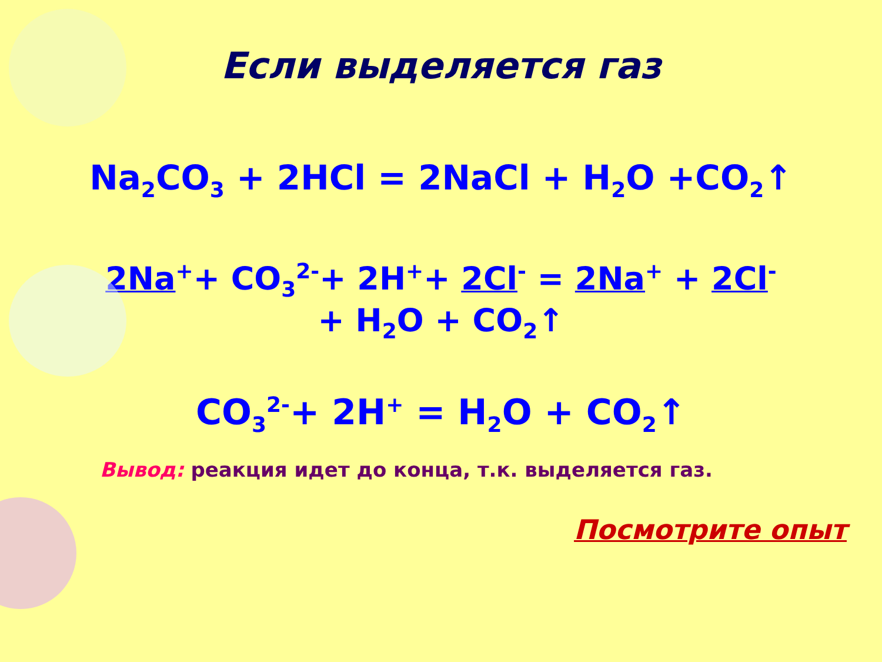Если выделяется газ
Na<sub>2</sub>CO<sub>3</sub> + 2HCl = 2NaCl + H<sub>2</sub>O +CO<sub>2</sub>↑
2Na<sup>+</sup>+ CO<sub>3</sub><sup>2-</sup>+ 2H<sup>+</sup>+ 2Cl<sup>-</sup> = 2Na<sup>+</sup> + 2Cl<sup>-</sup>
+ H<sub>2</sub>O + CO<sub>2</sub>↑
CO<sub>3</sub><sup>2-</sup>+ 2H<sup>+</sup> = H<sub>2</sub>O + CO<sub>2</sub>↑
Вывод: реакция идет до конца, т.к. выделяется газ.
Посмотрите опыт